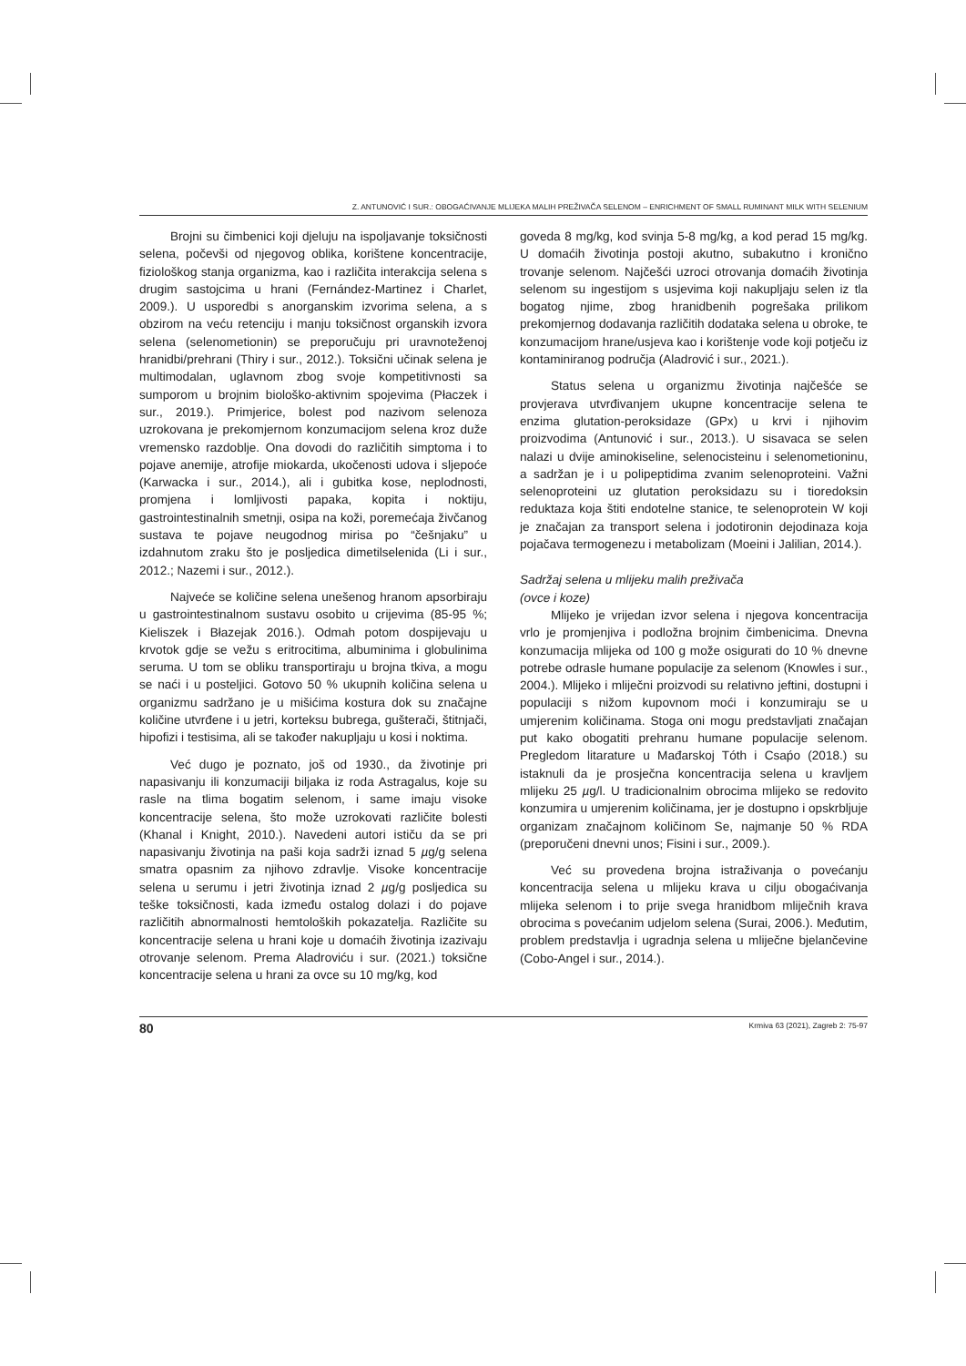Z. ANTUNOVIĆ I SUR.: OBOGAĆIVANJE MLIJEKA MALIH PREŽIVAČA SELENOM – ENRICHMENT OF SMALL RUMINANT MILK WITH SELENIUM
Brojni su čimbenici koji djeluju na ispoljavanje toksičnosti selena, počevši od njegovog oblika, korištene koncentracije, fiziološkog stanja organizma, kao i različita interakcija selena s drugim sastojcima u hrani (Fernández-Martinez i Charlet, 2009.). U usporedbi s anorganskim izvorima selena, a s obzirom na veću retenciju i manju toksičnost organskih izvora selena (selenometionin) se preporučuju pri uravnoteženoj hranidbi/prehrani (Thiry i sur., 2012.). Toksični učinak selena je multimodalan, uglavnom zbog svoje kompetitivnosti sa sumporom u brojnim biološko-aktivnim spojevima (Płaczek i sur., 2019.). Primjerice, bolest pod nazivom selenoza uzrokovana je prekomjernom konzumacijom selena kroz duže vremensko razdoblje. Ona dovodi do različitih simptoma i to pojave anemije, atrofije miokarda, ukočenosti udova i sljepoće (Karwacka i sur., 2014.), ali i gubitka kose, neplodnosti, promjena i lomljivosti papaka, kopita i noktiju, gastrointestinalnih smetnji, osipa na koži, poremećaja živčanog sustava te pojave neugodnog mirisa po “češnjaku” u izdahnutom zraku što je posljedica dimetilselenida (Li i sur., 2012.; Nazemi i sur., 2012.).
Najveće se količine selena unešenog hranom apsorbiraju u gastrointestinalnom sustavu osobito u crijevima (85-95 %; Kieliszek i Błazejak 2016.). Odmah potom dospijevaju u krvotok gdje se vežu s eritrocitima, albuminima i globulinima seruma. U tom se obliku transportiraju u brojna tkiva, a mogu se naći i u posteljici. Gotovo 50 % ukupnih količina selena u organizmu sadržano je u mišićima kostura dok su značajne količine utvrđene i u jetri, korteksu bubrega, gušterači, štitnjači, hipofizi i testisima, ali se također nakupljaju u kosi i noktima.
Već dugo je poznato, još od 1930., da životinje pri napasivanju ili konzumaciji biljaka iz roda Astragalus, koje su rasle na tlima bogatim selenom, i same imaju visoke koncentracije selena, što može uzrokovati različite bolesti (Khanal i Knight, 2010.). Navedeni autori ističu da se pri napasivanju životinja na paši koja sadrži iznad 5 µg/g selena smatra opasnim za njihovo zdravlje. Visoke koncentracije selena u serumu i jetri životinja iznad 2 µg/g posljedica su teške toksičnosti, kada između ostalog dolazi i do pojave različitih abnormalnosti hemtoloških pokazatelja. Različite su koncentracije selena u hrani koje u domaćih životinja izazivaju otrovanje selenom. Prema Aladroviću i sur. (2021.) toksične koncentracije selena u hrani za ovce su 10 mg/kg, kod
goveda 8 mg/kg, kod svinja 5-8 mg/kg, a kod perad 15 mg/kg. U domaćih životinja postoji akutno, subakutno i kronično trovanje selenom. Najčešći uzroci otrovanja domaćih životinja selenom su ingestijom s usjevima koji nakupljaju selen iz tla bogatog njime, zbog hranidbenih pogrešaka prilikom prekomjernog dodavanja različitih dodataka selena u obroke, te konzumacijom hrane/usjeva kao i korištenje vode koji potječu iz kontaminiranog područja (Aladrović i sur., 2021.).
Status selena u organizmu životinja najčešće se provjerava utvrđivanjem ukupne koncentracije selena te enzima glutation-peroksidaze (GPx) u krvi i njihovim proizvodima (Antunović i sur., 2013.). U sisavaca se selen nalazi u dvije aminokiseline, selenocisteinu i selenometioninu, a sadržan je i u polipeptidima zvanim selenoproteini. Važni selenoproteini uz glutation peroksidazu su i tioredoksin reduktaza koja štiti endotelne stanice, te selenoprotein W koji je značajan za transport selena i jodotironin dejodinaza koja pojačava termogenezu i metabolizam (Moeini i Jalilian, 2014.).
Sadržaj selena u mlijeku malih preživača
(ovce i koze)
Mlijeko je vrijedan izvor selena i njegova koncentracija vrlo je promjenjiva i podložna brojnim čimbenicima. Dnevna konzumacija mlijeka od 100 g može osigurati do 10 % dnevne potrebe odrasle humane populacije za selenom (Knowles i sur., 2004.). Mlijeko i mliječni proizvodi su relativno jeftini, dostupni i populaciji s nižom kupovnom moći i konzumiraju se u umjerenim količinama. Stoga oni mogu predstavljati značajan put kako obogatiti prehranu humane populacije selenom. Pregledom litarature u Mađarskoj Tóth i Csaṕo (2018.) su istaknuli da je prosječna koncentracija selena u kravljem mlijeku 25 µg/l. U tradicionalnim obrocima mlijeko se redovito konzumira u umjerenim količinama, jer je dostupno i opskrbljuje organizam značajnom količinom Se, najmanje 50 % RDA (preporučeni dnevni unos; Fisini i sur., 2009.).
Već su provedena brojna istraživanja o povećanju koncentracija selena u mlijeku krava u cilju obogaćivanja mlijeka selenom i to prije svega hranidbom mliječnih krava obrocima s povećanim udjelom selena (Surai, 2006.). Međutim, problem predstavlja i ugradnja selena u mliječne bjelančevine (Cobo-Angel i sur., 2014.).
80 Krmiva 63 (2021), Zagreb 2: 75-97